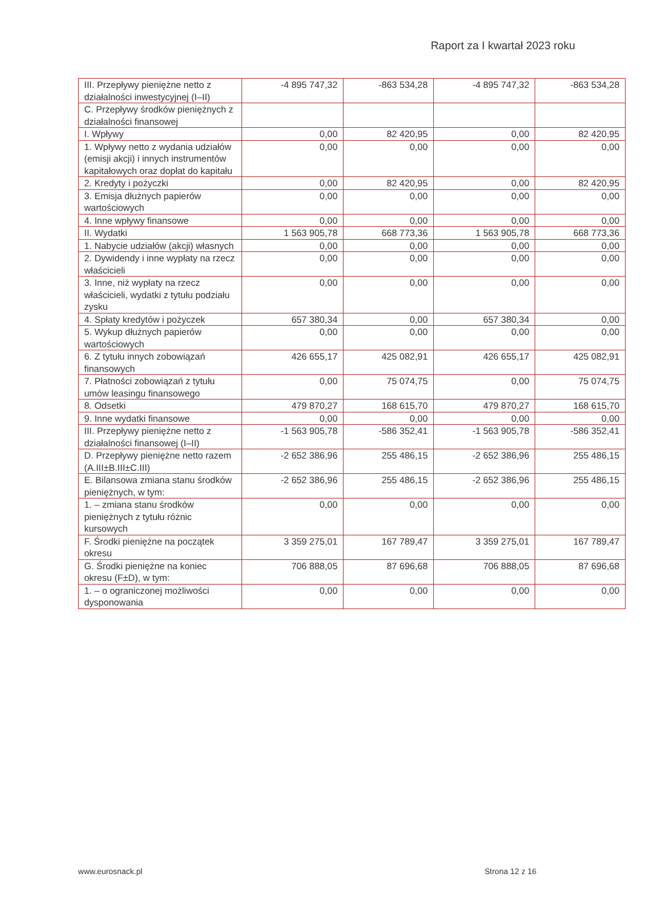Raport za I kwartał 2023 roku
| III. Przepływy pieniężne netto z działalności inwestycyjnej (I–II) | -4 895 747,32 | -863 534,28 | -4 895 747,32 | -863 534,28 |
| C. Przepływy środków pieniężnych z działalności finansowej | | | | |
| I. Wpływy | 0,00 | 82 420,95 | 0,00 | 82 420,95 |
| 1. Wpływy netto z wydania udziałów (emisji akcji) i innych instrumentów kapitałowych oraz dopłat do kapitału | 0,00 | 0,00 | 0,00 | 0,00 |
| 2. Kredyty i pożyczki | 0,00 | 82 420,95 | 0,00 | 82 420,95 |
| 3. Emisja dłużnych papierów wartościowych | 0,00 | 0,00 | 0,00 | 0,00 |
| 4. Inne wpływy finansowe | 0,00 | 0,00 | 0,00 | 0,00 |
| II. Wydatki | 1 563 905,78 | 668 773,36 | 1 563 905,78 | 668 773,36 |
| 1. Nabycie udziałów (akcji) własnych | 0,00 | 0,00 | 0,00 | 0,00 |
| 2. Dywidendy i inne wypłaty na rzecz właścicieli | 0,00 | 0,00 | 0,00 | 0,00 |
| 3. Inne, niż wypłaty na rzecz właścicieli, wydatki z tytułu podziału zysku | 0,00 | 0,00 | 0,00 | 0,00 |
| 4. Spłaty kredytów i pożyczek | 657 380,34 | 0,00 | 657 380,34 | 0,00 |
| 5. Wykup dłużnych papierów wartościowych | 0,00 | 0,00 | 0,00 | 0,00 |
| 6. Z tytułu innych zobowiązań finansowych | 426 655,17 | 425 082,91 | 426 655,17 | 425 082,91 |
| 7. Płatności zobowiązań z tytułu umów leasingu finansowego | 0,00 | 75 074,75 | 0,00 | 75 074,75 |
| 8. Odsetki | 479 870,27 | 168 615,70 | 479 870,27 | 168 615,70 |
| 9. Inne wydatki finansowe | 0,00 | 0,00 | 0,00 | 0,00 |
| III. Przepływy pieniężne netto z działalności finansowej (I–II) | -1 563 905,78 | -586 352,41 | -1 563 905,78 | -586 352,41 |
| D. Przepływy pieniężne netto razem (A.III±B.III±C.III) | -2 652 386,96 | 255 486,15 | -2 652 386,96 | 255 486,15 |
| E. Bilansowa zmiana stanu środków pieniężnych, w tym: | -2 652 386,96 | 255 486,15 | -2 652 386,96 | 255 486,15 |
| 1. – zmiana stanu środków pieniężnych z tytułu różnic kursowych | 0,00 | 0,00 | 0,00 | 0,00 |
| F. Środki pieniężne na początek okresu | 3 359 275,01 | 167 789,47 | 3 359 275,01 | 167 789,47 |
| G. Środki pieniężne na koniec okresu (F±D), w tym: | 706 888,05 | 87 696,68 | 706 888,05 | 87 696,68 |
| 1. – o ograniczonej możliwości dysponowania | 0,00 | 0,00 | 0,00 | 0,00 |
www.eurosnack.pl Strona 12 z 16